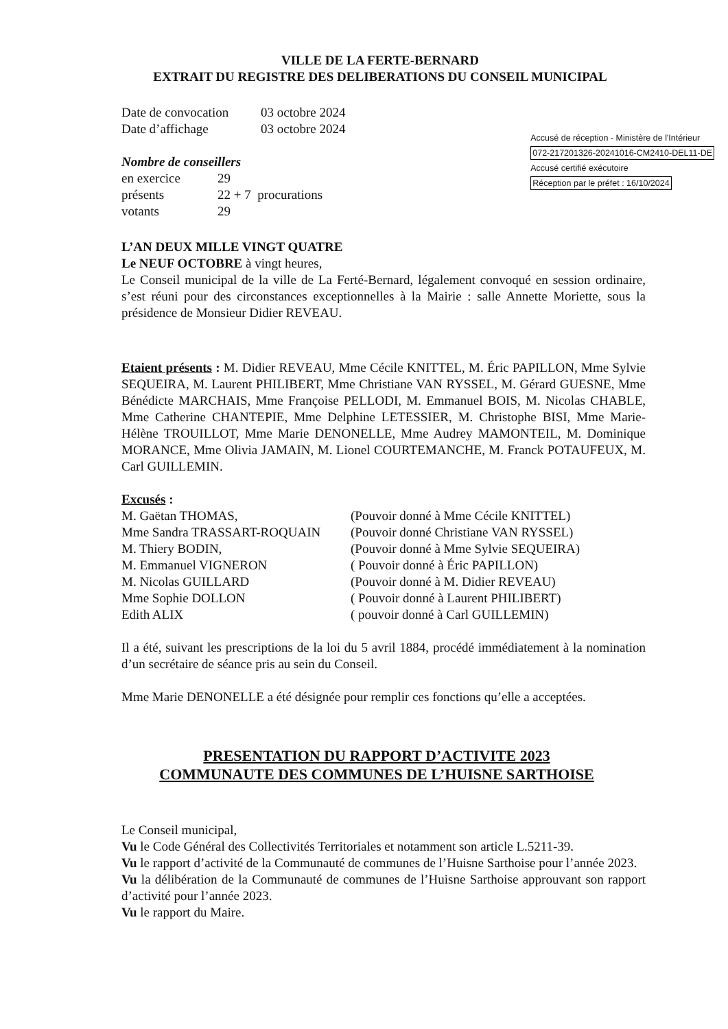VILLE DE LA FERTE-BERNARD
EXTRAIT DU REGISTRE DES DELIBERATIONS DU CONSEIL MUNICIPAL
Date de convocation 03 octobre 2024
Date d’affichage 03 octobre 2024
Nombre de conseillers
en exercice 29
présents 22 + 7 procurations
votants 29
Accusé de réception - Ministère de l'Intérieur
072-217201326-20241016-CM2410-DEL11-DE
Accusé certifié exécutoire
Réception par le préfet : 16/10/2024
L’AN DEUX MILLE VINGT QUATRE
Le NEUF OCTOBRE à vingt heures,
Le Conseil municipal de la ville de La Ferté-Bernard, légalement convoqué en session ordinaire, s’est réuni pour des circonstances exceptionnelles à la Mairie : salle Annette Moriette, sous la présidence de Monsieur Didier REVEAU.
Etaient présents : M. Didier REVEAU, Mme Cécile KNITTEL, M. Éric PAPILLON, Mme Sylvie SEQUEIRA, M. Laurent PHILIBERT, Mme Christiane VAN RYSSEL, M. Gérard GUESNE, Mme Bénédicte MARCHAIS, Mme Françoise PELLODI, M. Emmanuel BOIS, M. Nicolas CHABLE, Mme Catherine CHANTEPIE, Mme Delphine LETESSIER, M. Christophe BISI, Mme Marie-Hélène TROUILLOT, Mme Marie DENONELLE, Mme Audrey MAMONTEIL, M. Dominique MORANCE, Mme Olivia JAMAIN, M. Lionel COURTEMANCHE, M. Franck POTAUFEUX, M. Carl GUILLEMIN.
Excusés :
M. Gaëtan THOMAS, (Pouvoir donné à Mme Cécile KNITTEL)
Mme Sandra TRASSART-ROQUAIN (Pouvoir donné Christiane VAN RYSSEL)
M. Thiery BODIN, (Pouvoir donné à Mme Sylvie SEQUEIRA)
M. Emmanuel VIGNERON ( Pouvoir donné à Éric PAPILLON)
M. Nicolas GUILLARD (Pouvoir donné à M. Didier REVEAU)
Mme Sophie DOLLON ( Pouvoir donné à Laurent PHILIBERT)
Edith ALIX ( pouvoir donné à Carl GUILLEMIN)
Il a été, suivant les prescriptions de la loi du 5 avril 1884, procédé immédiatement à la nomination d’un secrétaire de séance pris au sein du Conseil.
Mme Marie DENONELLE a été désignée pour remplir ces fonctions qu’elle a acceptées.
PRESENTATION DU RAPPORT D’ACTIVITE 2023
COMMUNAUTE DES COMMUNES DE L’HUISNE SARTHOISE
Le Conseil municipal,
Vu le Code Général des Collectivités Territoriales et notamment son article L.5211-39.
Vu le rapport d’activité de la Communauté de communes de l’Huisne Sarthoise pour l’année 2023.
Vu la délibération de la Communauté de communes de l’Huisne Sarthoise approuvant son rapport d’activité pour l’année 2023.
Vu le rapport du Maire.